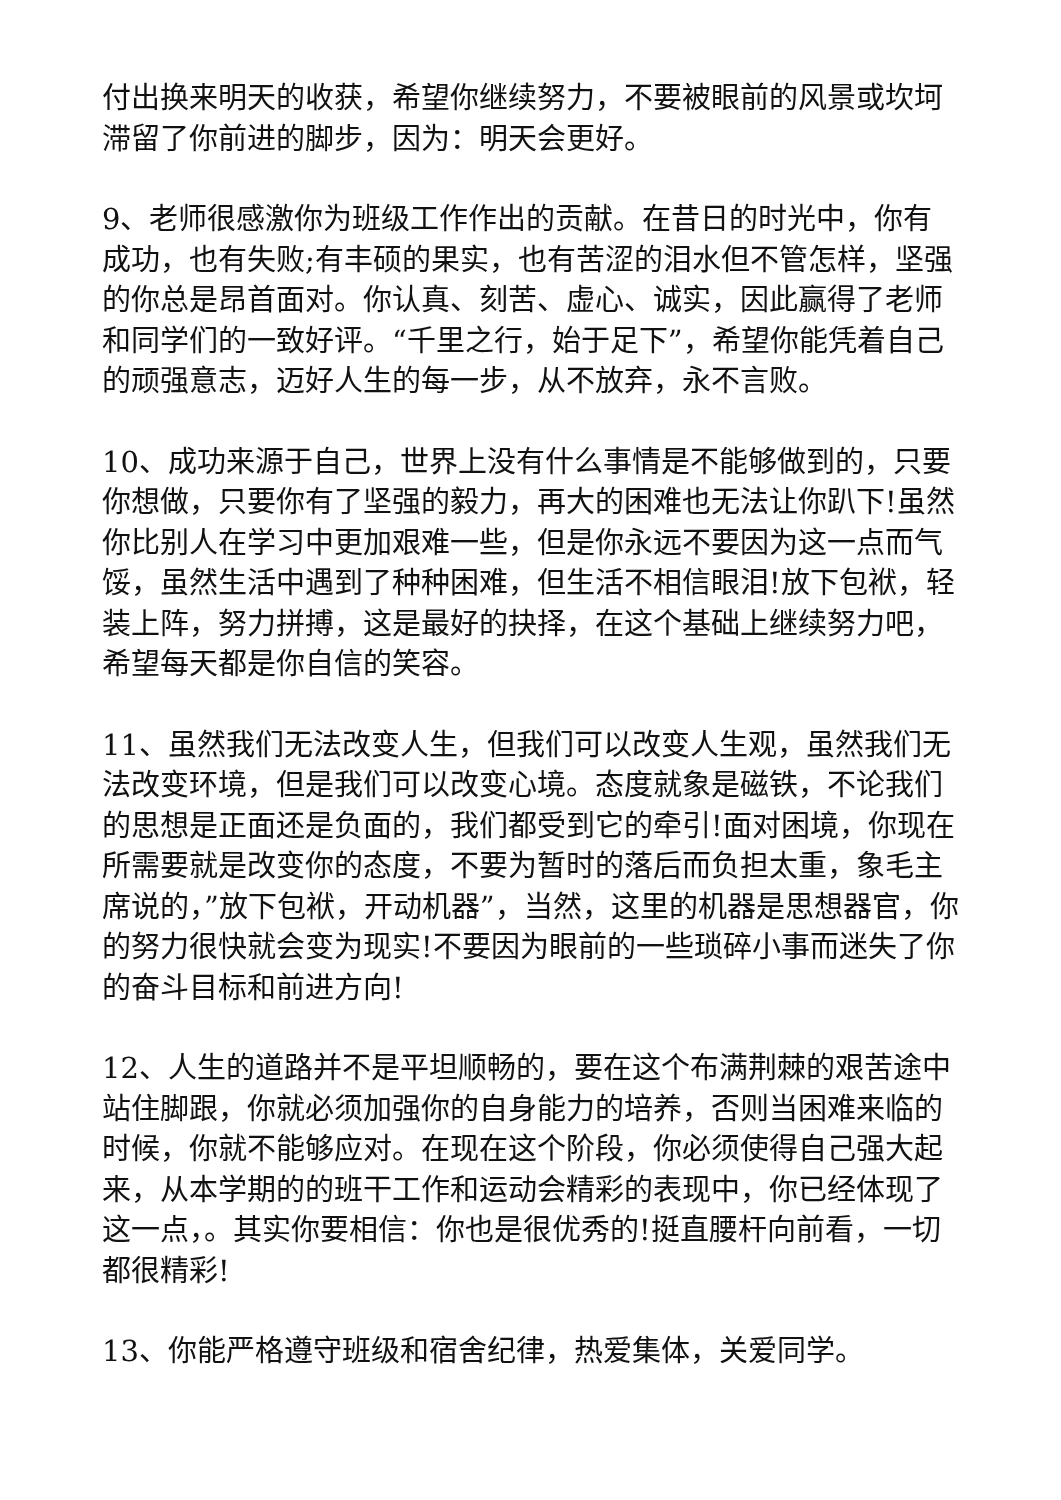付出换来明天的收获，希望你继续努力，不要被眼前的风景或坎坷滞留了你前进的脚步，因为：明天会更好。
9、老师很感激你为班级工作作出的贡献。在昔日的时光中，你有成功，也有失败;有丰硕的果实，也有苦涩的泪水但不管怎样，坚强的你总是昂首面对。你认真、刻苦、虚心、诚实，因此赢得了老师和同学们的一致好评。“千里之行，始于足下”，希望你能凭着自己的顽强意志，迈好人生的每一步，从不放弃，永不言败。
10、成功来源于自己，世界上没有什么事情是不能够做到的，只要你想做，只要你有了坚强的毅力，再大的困难也无法让你趴下!虽然你比别人在学习中更加艰难一些，但是你永远不要因为这一点而气馁，虽然生活中遇到了种种困难，但生活不相信眼泪!放下包袱，轻装上阵，努力拼搏，这是最好的抉择，在这个基础上继续努力吧，希望每天都是你自信的笑容。
11、虽然我们无法改变人生，但我们可以改变人生观，虽然我们无法改变环境，但是我们可以改变心境。态度就象是磁铁，不论我们的思想是正面还是负面的，我们都受到它的牵引!面对困境，你现在所需要就是改变你的态度，不要为暂时的落后而负担太重，象毛主席说的，”放下包袱，开动机器”，当然，这里的机器是思想器官，你的努力很快就会变为现实!不要因为眼前的一些琐碎小事而迷失了你的奋斗目标和前进方向!
12、人生的道路并不是平坦顺畅的，要在这个布满荆棘的艰苦途中站住脚跟，你就必须加强你的自身能力的培养，否则当困难来临的时候，你就不能够应对。在现在这个阶段，你必须使得自己强大起来，从本学期的的班干工作和运动会精彩的表现中，你已经体现了这一点，。其实你要相信：你也是很优秀的!挺直腰杆向前看，一切都很精彩!
13、你能严格遵守班级和宿舍纪律，热爱集体，关爱同学。